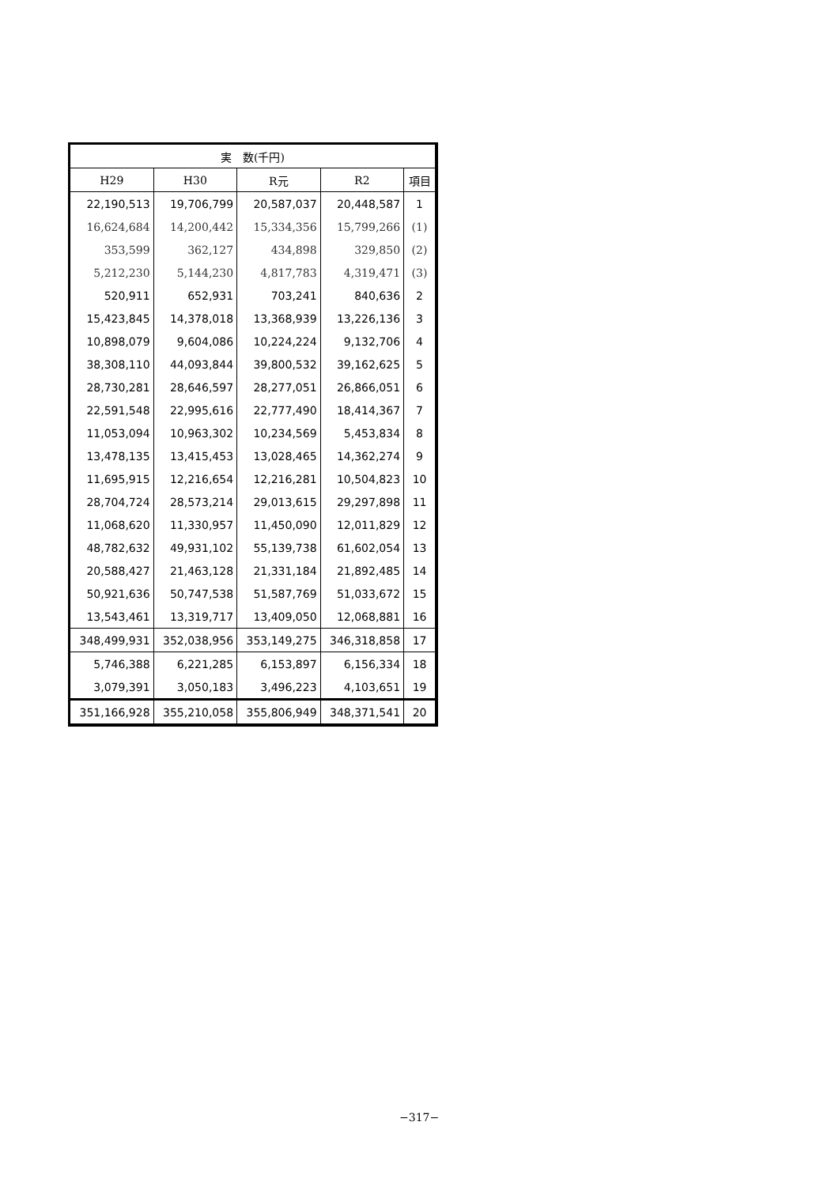| 実 数(千円) | | | | |
| --- | --- | --- | --- | --- |
| H29 | H30 | R元 | R2 | 項目 |
| 22,190,513 | 19,706,799 | 20,587,037 | 20,448,587 | 1 |
| 16,624,684 | 14,200,442 | 15,334,356 | 15,799,266 | (1) |
| 353,599 | 362,127 | 434,898 | 329,850 | (2) |
| 5,212,230 | 5,144,230 | 4,817,783 | 4,319,471 | (3) |
| 520,911 | 652,931 | 703,241 | 840,636 | 2 |
| 15,423,845 | 14,378,018 | 13,368,939 | 13,226,136 | 3 |
| 10,898,079 | 9,604,086 | 10,224,224 | 9,132,706 | 4 |
| 38,308,110 | 44,093,844 | 39,800,532 | 39,162,625 | 5 |
| 28,730,281 | 28,646,597 | 28,277,051 | 26,866,051 | 6 |
| 22,591,548 | 22,995,616 | 22,777,490 | 18,414,367 | 7 |
| 11,053,094 | 10,963,302 | 10,234,569 | 5,453,834 | 8 |
| 13,478,135 | 13,415,453 | 13,028,465 | 14,362,274 | 9 |
| 11,695,915 | 12,216,654 | 12,216,281 | 10,504,823 | 10 |
| 28,704,724 | 28,573,214 | 29,013,615 | 29,297,898 | 11 |
| 11,068,620 | 11,330,957 | 11,450,090 | 12,011,829 | 12 |
| 48,782,632 | 49,931,102 | 55,139,738 | 61,602,054 | 13 |
| 20,588,427 | 21,463,128 | 21,331,184 | 21,892,485 | 14 |
| 50,921,636 | 50,747,538 | 51,587,769 | 51,033,672 | 15 |
| 13,543,461 | 13,319,717 | 13,409,050 | 12,068,881 | 16 |
| 348,499,931 | 352,038,956 | 353,149,275 | 346,318,858 | 17 |
| 5,746,388 | 6,221,285 | 6,153,897 | 6,156,334 | 18 |
| 3,079,391 | 3,050,183 | 3,496,223 | 4,103,651 | 19 |
| 351,166,928 | 355,210,058 | 355,806,949 | 348,371,541 | 20 |
−317−